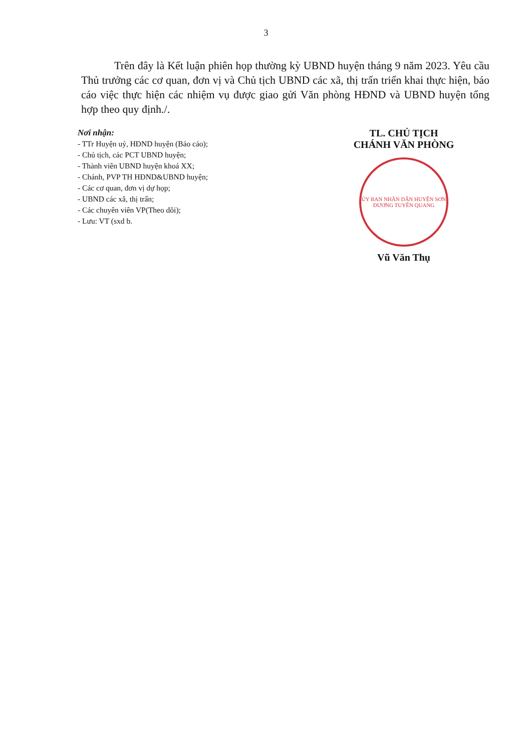3
Trên đây là Kết luận phiên họp thường kỳ UBND huyện tháng 9 năm 2023. Yêu cầu Thủ trưởng các cơ quan, đơn vị và Chủ tịch UBND các xã, thị trấn triển khai thực hiện, báo cáo việc thực hiện các nhiệm vụ được giao gửi Văn phòng HĐND và UBND huyện tổng hợp theo quy định./.
Nơi nhận:
- TTr Huyện uỷ, HĐND huyện (Báo cáo);
- Chủ tịch, các PCT UBND huyện;
- Thành viên UBND huyện khoá XX;
- Chánh, PVP TH HĐND&UBND huyện;
- Các cơ quan, đơn vị dự họp;
- UBND các xã, thị trấn;
- Các chuyên viên VP(Theo dõi);
- Lưu: VT (sxd b.
TL. CHỦ TỊCH
CHÁNH VĂN PHÒNG
ỦY BAN NHÂN DÂN HUYỆN SƠN DƯƠNG TUYÊN QUANG
Vũ Văn Thụ